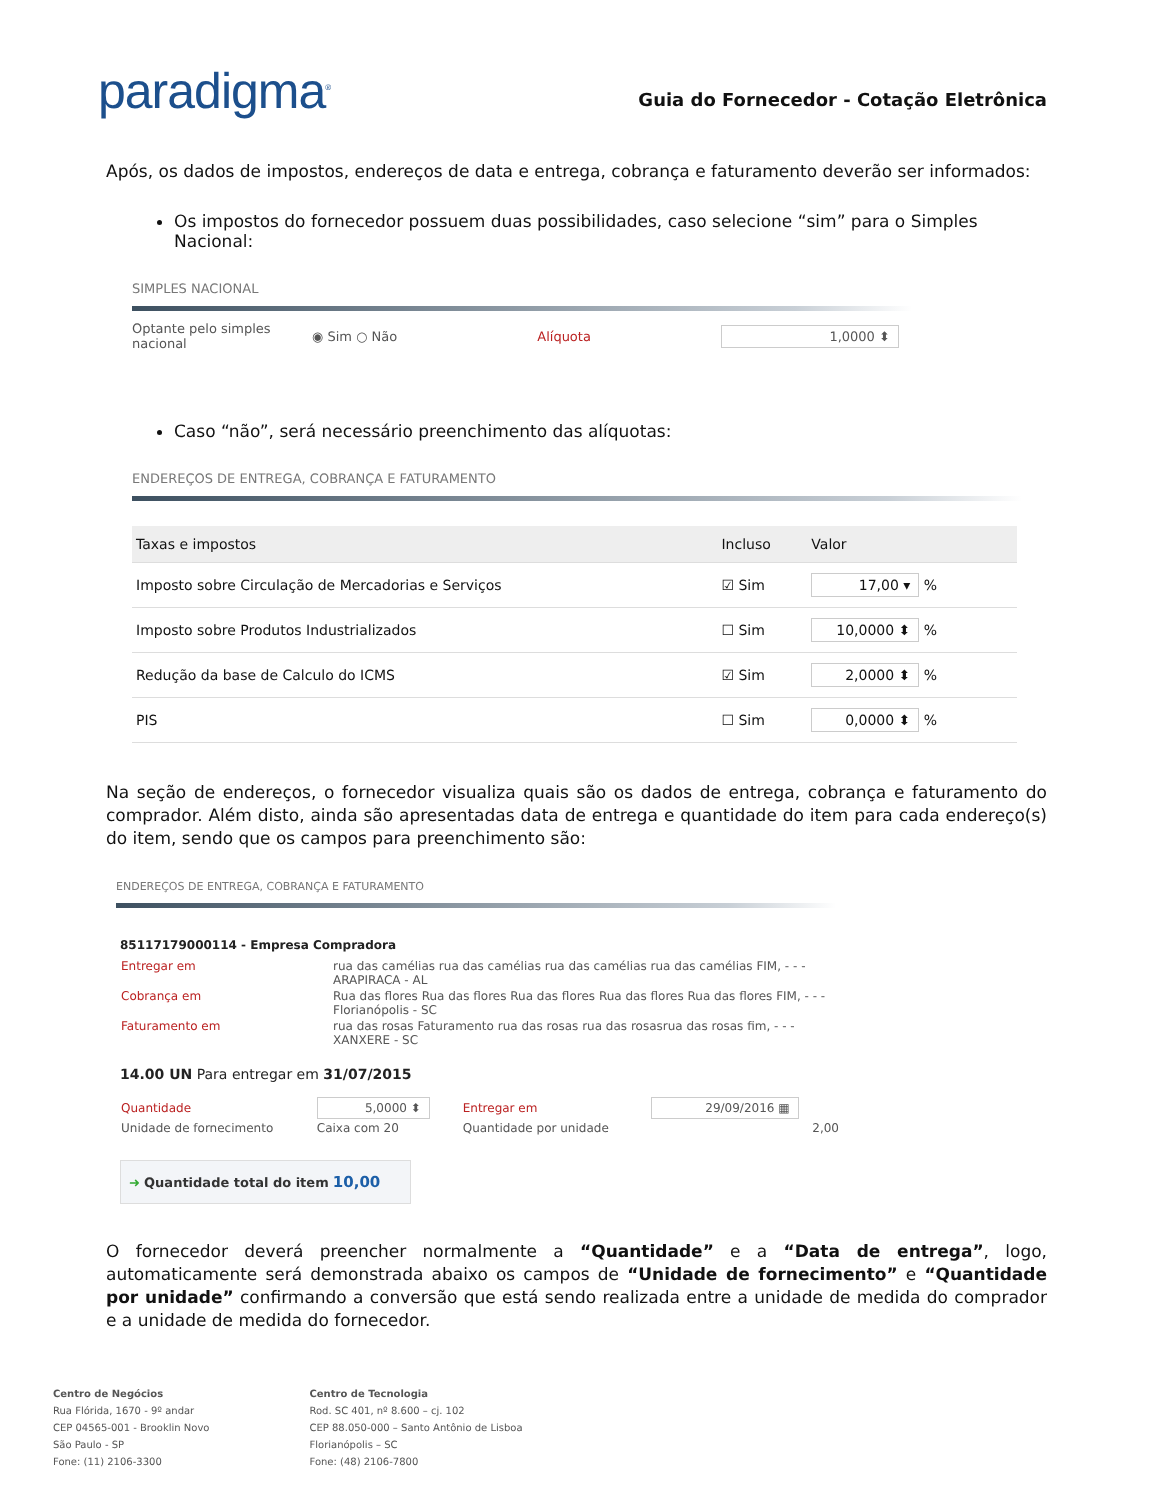paradigma<sup>®</sup>
Guia do Fornecedor - Cotação Eletrônica
Após, os dados de impostos, endereços de data e entrega, cobrança e faturamento deverão ser informados:
Os impostos do fornecedor possuem duas possibilidades, caso selecione “sim” para o Simples Nacional:
SIMPLES NACIONAL
Optante pelo simples nacional ◉ Sim ○ Não Alíquota 1,0000 ⬍
Caso “não”, será necessário preenchimento das alíquotas:
ENDEREÇOS DE ENTREGA, COBRANÇA E FATURAMENTO
| Taxas e impostos | Incluso | Valor |
| --- | --- | --- |
| Imposto sobre Circulação de Mercadorias e Serviços | ☑ Sim | 17,00 ▾ % |
| Imposto sobre Produtos Industrializados | ☐ Sim | 10,0000 ⬍ % |
| Redução da base de Calculo do ICMS | ☑ Sim | 2,0000 ⬍ % |
| PIS | ☐ Sim | 0,0000 ⬍ % |
Na seção de endereços, o fornecedor visualiza quais são os dados de entrega, cobrança e faturamento do comprador. Além disto, ainda são apresentadas data de entrega e quantidade do item para cada endereço(s) do item, sendo que os campos para preenchimento são:
ENDEREÇOS DE ENTREGA, COBRANÇA E FATURAMENTO
85117179000114 - Empresa Compradora
| Entregar em | rua das camélias rua das camélias rua das camélias rua das camélias FIM, - - - ARAPIRACA - AL |
| Cobrança em | Rua das flores Rua das flores Rua das flores Rua das flores Rua das flores FIM, - - - Florianópolis - SC |
| Faturamento em | rua das rosas Faturamento rua das rosas rua das rosasrua das rosas fim, - - - XANXERE - SC |
14.00 UN Para entregar em 31/07/2015
| Quantidade | 5,0000 ⬍ | Entregar em | 29/09/2016 ▦ |
| Unidade de fornecimento | Caixa com 20 | Quantidade por unidade | 2,00 |
➜ Quantidade total do item 10,00
O fornecedor deverá preencher normalmente a “Quantidade” e a “Data de entrega”, logo, automaticamente será demonstrada abaixo os campos de “Unidade de fornecimento” e “Quantidade por unidade” confirmando a conversão que está sendo realizada entre a unidade de medida do comprador e a unidade de medida do fornecedor.
Centro de Negócios
Rua Flórida, 1670 - 9º andar
CEP 04565-001 - Brooklin Novo
São Paulo - SP
Fone: (11) 2106-3300
Centro de Tecnologia
Rod. SC 401, nº 8.600 – cj. 102
CEP 88.050-000 – Santo Antônio de Lisboa
Florianópolis – SC
Fone: (48) 2106-7800